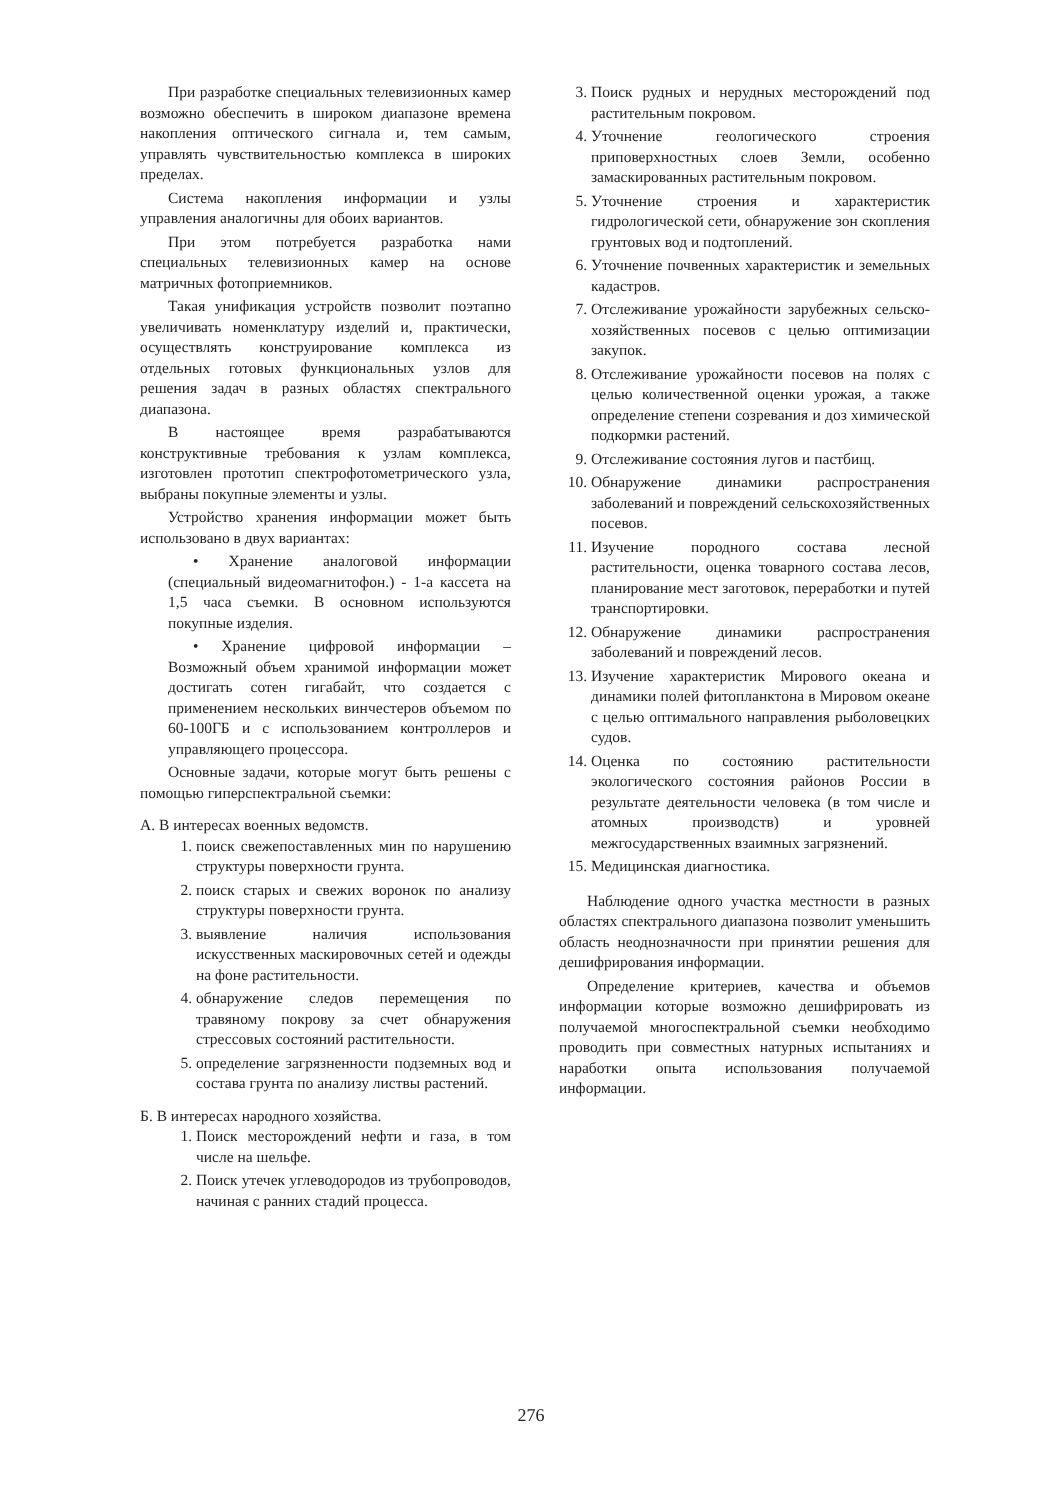При разработке специальных телевизионных камер возможно обеспечить в широком диапазоне времена накопления оптического сигнала и, тем самым, управлять чувствительностью комплекса в широких пределах.
Система накопления информации и узлы управления аналогичны для обоих вариантов.
При этом потребуется разработка нами специальных телевизионных камер на основе матричных фотоприемников.
Такая унификация устройств позволит поэтапно увеличивать номенклатуру изделий и, практически, осуществлять конструирование комплекса из отдельных готовых функциональных узлов для решения задач в разных областях спектрального диапазона.
В настоящее время разрабатываются конструктивные требования к узлам комплекса, изготовлен прототип спектрофотометрического узла, выбраны покупные элементы и узлы.
Устройство хранения информации может быть использовано в двух вариантах:
• Хранение аналоговой информации (специальный видеомагнитофон.) - 1-а кассета на 1,5 часа съемки. В основном используются покупные изделия.
• Хранение цифровой информации – Возможный объем хранимой информации может достигать сотен гигабайт, что создается с применением нескольких винчестеров объемом по 60-100ГБ и с использованием контроллеров и управляющего процессора.
Основные задачи, которые могут быть решены с помощью гиперспектральной съемки:
А. В интересах военных ведомств.
1. поиск свежепоставленных мин по нарушению структуры поверхности грунта.
2. поиск старых и свежих воронок по анализу структуры поверхности грунта.
3. выявление наличия использования искусственных маскировочных сетей и одежды на фоне растительности.
4. обнаружение следов перемещения по травяному покрову за счет обнаружения стрессовых состояний растительности.
5. определение загрязненности подземных вод и состава грунта по анализу листвы растений.
Б. В интересах народного хозяйства.
1. Поиск месторождений нефти и газа, в том числе на шельфе.
2. Поиск утечек углеводородов из трубопроводов, начиная с ранних стадий процесса.
3. Поиск рудных и нерудных месторождений под растительным покровом.
4. Уточнение геологического строения приповерхностных слоев Земли, особенно замаскированных растительным покровом.
5. Уточнение строения и характеристик гидрологической сети, обнаружение зон скопления грунтовых вод и подтоплений.
6. Уточнение почвенных характеристик и земельных кадастров.
7. Отслеживание урожайности зарубежных сельско-хозяйственных посевов с целью оптимизации закупок.
8. Отслеживание урожайности посевов на полях с целью количественной оценки урожая, а также определение степени созревания и доз химической подкормки растений.
9. Отслеживание состояния лугов и пастбищ.
10. Обнаружение динамики распространения заболеваний и повреждений сельскохозяйственных посевов.
11. Изучение породного состава лесной растительности, оценка товарного состава лесов, планирование мест заготовок, переработки и путей транспортировки.
12. Обнаружение динамики распространения заболеваний и повреждений лесов.
13. Изучение характеристик Мирового океана и динамики полей фитопланктона в Мировом океане с целью оптимального направления рыболовецких судов.
14. Оценка по состоянию растительности экологического состояния районов России в результате деятельности человека (в том числе и атомных производств) и уровней межгосударственных взаимных загрязнений.
15. Медицинская диагностика.
Наблюдение одного участка местности в разных областях спектрального диапазона позволит уменьшить область неоднозначности при принятии решения для дешифрирования информации.
Определение критериев, качества и объемов информации которые возможно дешифрировать из получаемой многоспектральной съемки необходимо проводить при совместных натурных испытаниях и наработки опыта использования получаемой информации.
276